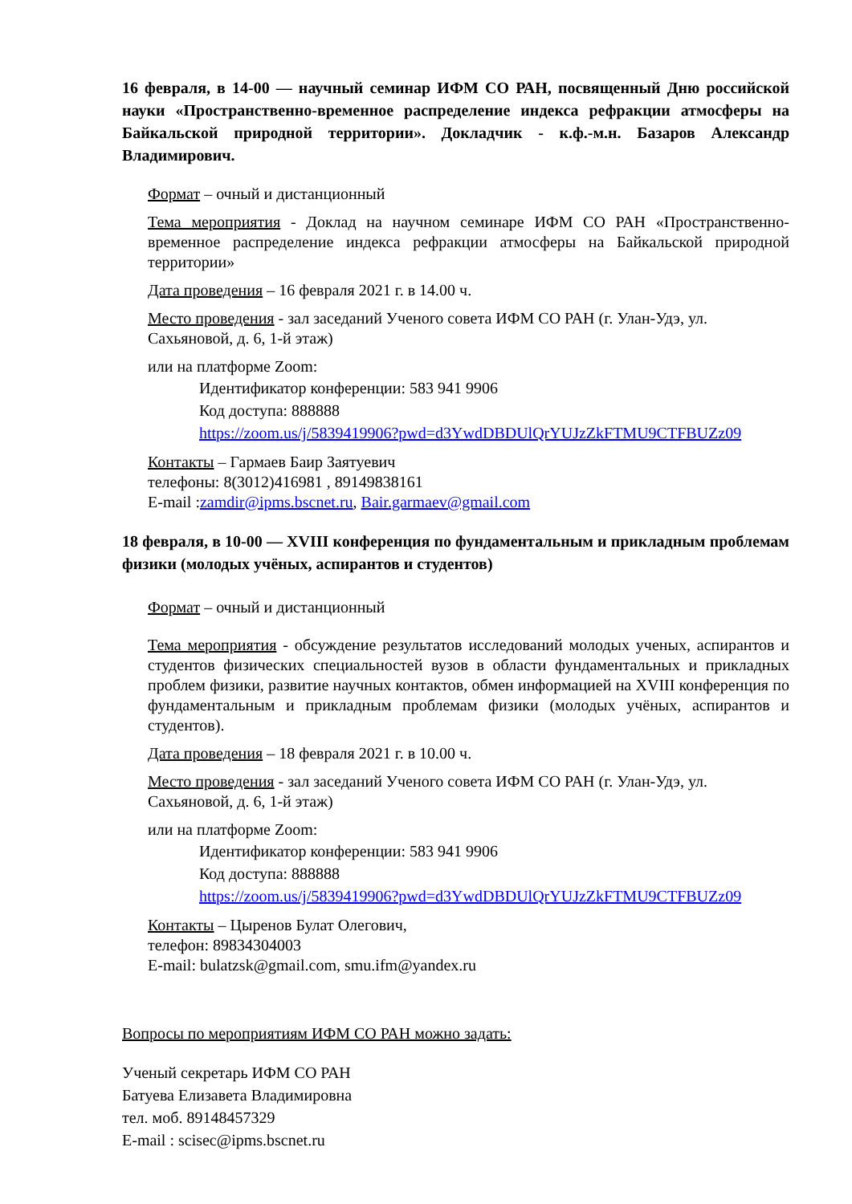16 февраля, в 14-00 — научный семинар ИФМ СО РАН, посвященный Дню российской науки «Пространственно-временное распределение индекса рефракции атмосферы на Байкальской природной территории». Докладчик - к.ф.-м.н. Базаров Александр Владимирович.
Формат – очный и дистанционный
Тема мероприятия - Доклад на научном семинаре ИФМ СО РАН «Пространственно-временное распределение индекса рефракции атмосферы на Байкальской природной территории»
Дата проведения – 16 февраля 2021 г. в 14.00 ч.
Место проведения - зал заседаний Ученого совета ИФМ СО РАН (г. Улан-Удэ, ул. Сахьяновой, д. 6, 1-й этаж)
или на платформе Zoom:
Идентификатор конференции: 583 941 9906
Код доступа: 888888
https://zoom.us/j/5839419906?pwd=d3YwdDBDUlQrYUJzZkFTMU9CTFBUZz09
Контакты – Гармаев Баир Заятуевич
телефоны: 8(3012)416981 , 89149838161
E-mail :zamdir@ipms.bscnet.ru, Bair.garmaev@gmail.com
18 февраля, в 10-00 — XVIII конференция по фундаментальным и прикладным проблемам физики (молодых учёных, аспирантов и студентов)
Формат – очный и дистанционный
Тема мероприятия - обсуждение результатов исследований молодых ученых, аспирантов и студентов физических специальностей вузов в области фундаментальных и прикладных проблем физики, развитие научных контактов, обмен информацией на XVIII конференция по фундаментальным и прикладным проблемам физики (молодых учёных, аспирантов и студентов).
Дата проведения – 18 февраля 2021 г. в 10.00 ч.
Место проведения - зал заседаний Ученого совета ИФМ СО РАН (г. Улан-Удэ, ул. Сахьяновой, д. 6, 1-й этаж)
или на платформе Zoom:
Идентификатор конференции: 583 941 9906
Код доступа: 888888
https://zoom.us/j/5839419906?pwd=d3YwdDBDUlQrYUJzZkFTMU9CTFBUZz09
Контакты – Цыренов Булат Олегович,
телефон: 89834304003
E-mail: bulatzsk@gmail.com, smu.ifm@yandex.ru
Вопросы по мероприятиям ИФМ СО РАН можно задать:
Ученый секретарь ИФМ СО РАН
Батуева Елизавета Владимировна
тел. моб. 89148457329
E-mail : scisec@ipms.bscnet.ru